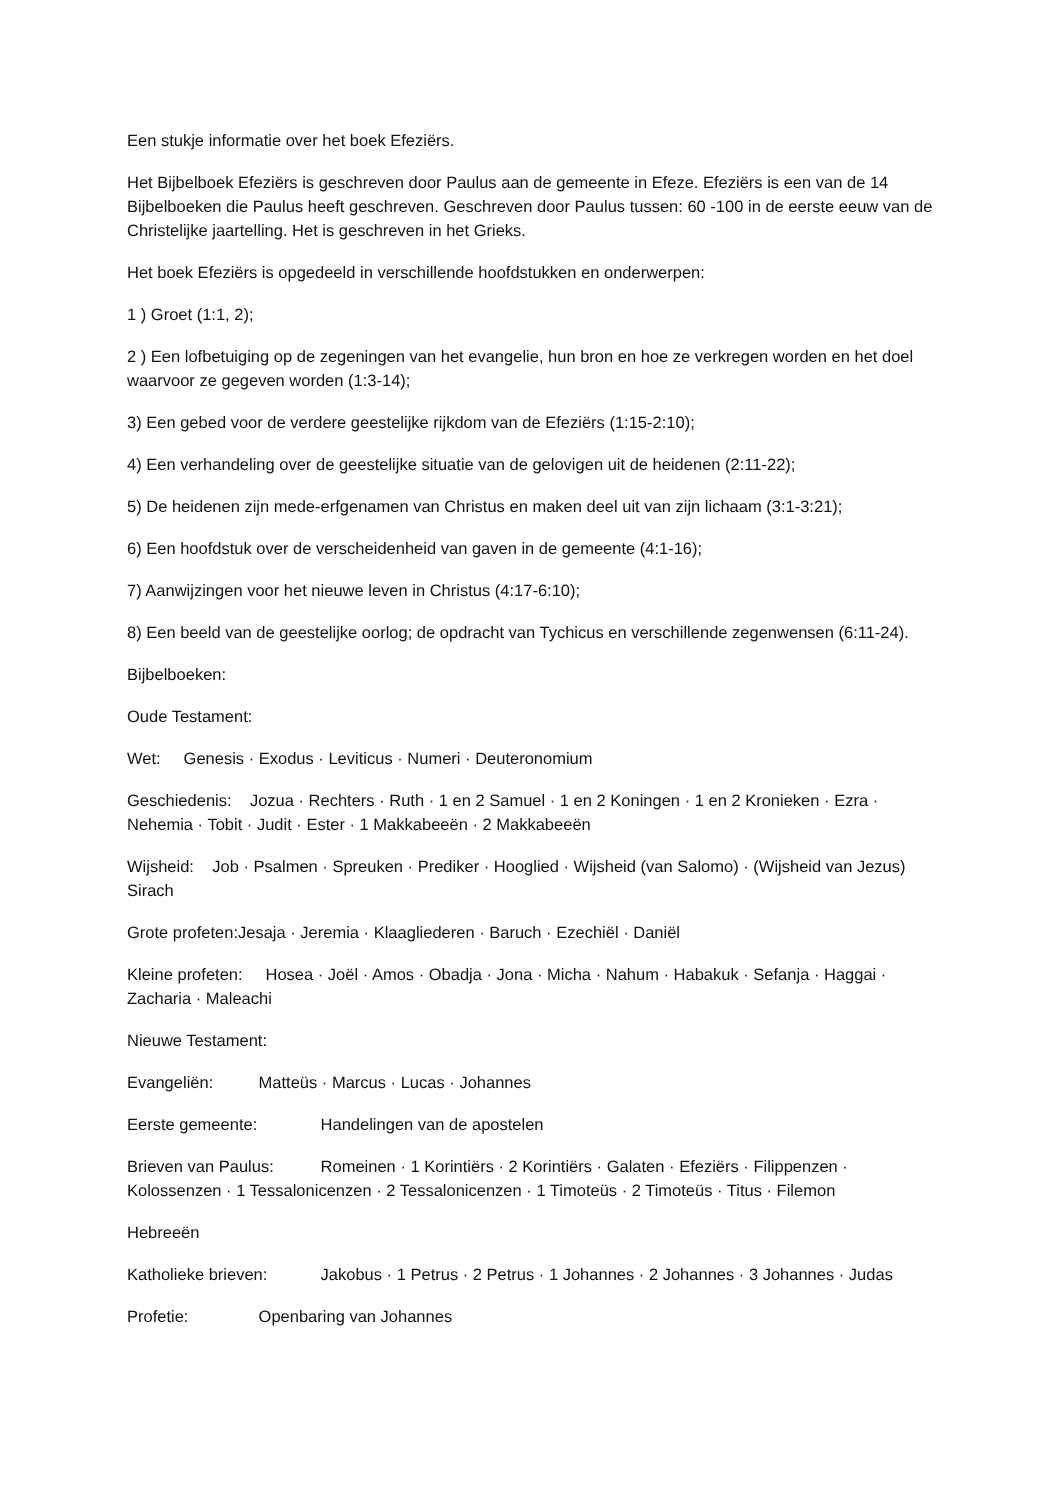Een stukje informatie over het boek Efeziërs.
Het Bijbelboek Efeziërs is geschreven door Paulus aan de gemeente in Efeze. Efeziërs is een van de 14 Bijbelboeken die Paulus heeft geschreven. Geschreven door Paulus tussen: 60 -100 in de eerste eeuw van de Christelijke jaartelling. Het is geschreven in het Grieks.
Het boek Efeziërs is opgedeeld in verschillende hoofdstukken en onderwerpen:
1 ) Groet (1:1, 2);
2 ) Een lofbetuiging op de zegeningen van het evangelie, hun bron en hoe ze verkregen worden en het doel waarvoor ze gegeven worden (1:3-14);
3) Een gebed voor de verdere geestelijke rijkdom van de Efeziërs (1:15-2:10);
4) Een verhandeling over de geestelijke situatie van de gelovigen uit de heidenen (2:11-22);
5) De heidenen zijn mede-erfgenamen van Christus en maken deel uit van zijn lichaam (3:1-3:21);
6) Een hoofdstuk over de verscheidenheid van gaven in de gemeente (4:1-16);
7) Aanwijzingen voor het nieuwe leven in Christus (4:17-6:10);
8) Een beeld van de geestelijke oorlog; de opdracht van Tychicus en verschillende zegenwensen (6:11-24).
Bijbelboeken:
Oude Testament:
Wet: Genesis · Exodus · Leviticus · Numeri · Deuteronomium
Geschiedenis: Jozua · Rechters · Ruth · 1 en 2 Samuel · 1 en 2 Koningen · 1 en 2 Kronieken · Ezra · Nehemia · Tobit · Judit · Ester · 1 Makkabeeën · 2 Makkabeeën
Wijsheid: Job · Psalmen · Spreuken · Prediker · Hooglied · Wijsheid (van Salomo) · (Wijsheid van Jezus) Sirach
Grote profeten:Jesaja · Jeremia · Klaagliederen · Baruch · Ezechiël · Daniël
Kleine profeten: Hosea · Joël · Amos · Obadja · Jona · Micha · Nahum · Habakuk · Sefanja · Haggai · Zacharia · Maleachi
Nieuwe Testament:
Evangeliën: Matteüs · Marcus · Lucas · Johannes
Eerste gemeente: Handelingen van de apostelen
Brieven van Paulus: Romeinen · 1 Korintiërs · 2 Korintiërs · Galaten · Efeziërs · Filippenzen · Kolossenzen · 1 Tessalonicenzen · 2 Tessalonicenzen · 1 Timoteüs · 2 Timoteüs · Titus · Filemon
Hebreeën
Katholieke brieven: Jakobus · 1 Petrus · 2 Petrus · 1 Johannes · 2 Johannes · 3 Johannes · Judas
Profetie: Openbaring van Johannes